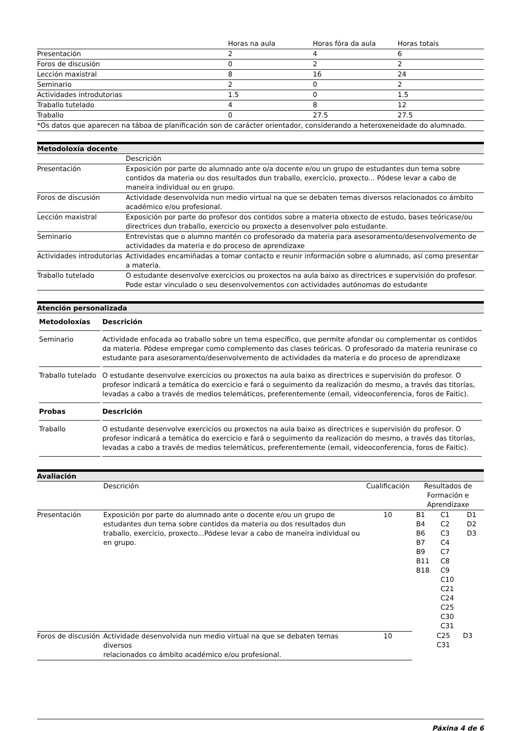| | Horas na aula | Horas fóra da aula | Horas totais |
| --- | --- | --- | --- |
| Presentación | 2 | 4 | 6 |
| Foros de discusión | 0 | 2 | 2 |
| Lección maxistral | 8 | 16 | 24 |
| Seminario | 2 | 0 | 2 |
| Actividades introdutorias | 1.5 | 0 | 1.5 |
| Traballo tutelado | 4 | 8 | 12 |
| Traballo | 0 | 27.5 | 27.5 |
| *Os datos que aparecen na táboa de planificación son de carácter orientador, considerando a heteroxeneidade do alumnado. | | | |
Metodoloxía docente
| | Descrición |
| --- | --- |
| Presentación | Exposición por parte do alumnado ante o/a docente e/ou un grupo de estudantes dun tema sobre contidos da materia ou dos resultados dun traballo, exercicio, proxecto... Pódese levar a cabo de maneira individual ou en grupo. |
| Foros de discusión | Actividade desenvolvida nun medio virtual na que se debaten temas diversos relacionados co ámbito académico e/ou profesional. |
| Lección maxistral | Exposición por parte do profesor dos contidos sobre a materia obxecto de estudo, bases teóricase/ou directrices dun traballo, exercicio ou proxecto a desenvolver polo estudante. |
| Seminario | Entrevistas que o alumno mantén co profesorado da materia para asesoramento/desenvolvemento de actividades da materia e do proceso de aprendizaxe |
| Actividades introdutorias | Actividades encamiñadas a tomar contacto e reunir información sobre o alumnado, así como presentar a materia. |
| Traballo tutelado | O estudante desenvolve exercicios ou proxectos na aula baixo as directrices e supervisión do profesor. Pode estar vinculado o seu desenvolvementos con actividades autónomas do estudante |
Atención personalizada
| Metodoloxías | Descrición |
| --- | --- |
| Seminario | Actividade enfocada ao traballo sobre un tema específico, que permite afondar ou complementar os contidos da materia. Pódese empregar como complemento das clases teóricas. O profesorado da materia reunirase co estudante para asesoramento/desenvolvemento de actividades da materia e do proceso de aprendizaxe |
| Traballo tutelado | O estudante desenvolve exercicios ou proxectos na aula baixo as directrices e supervisión do profesor. O profesor indicará a temática do exercicio e fará o seguimento da realización do mesmo, a través das titorías, levadas a cabo a través de medios telemáticos, preferentemente (email, videoconferencia, foros de Faitic). |
| Probas | Descrición |
| Traballo | O estudante desenvolve exercicios ou proxectos na aula baixo as directrices e supervisión do profesor. O profesor indicará a temática do exercicio e fará o seguimento da realización do mesmo, a través das titorías, levadas a cabo a través de medios telemáticos, preferentemente (email, videoconferencia, foros de Faitic). |
Avaliación
| | Descrición | Cualificación | Resultados de Formación e Aprendizaxe |
| --- | --- | --- | --- |
| Presentación | Exposición por parte do alumnado ante o docente e/ou un grupo de estudantes dun tema sobre contidos da materia ou dos resultados dun traballo, exercicio, proxecto...Pódese levar a cabo de maneira individual ou en grupo. | 10 | / B1 B4 B6 B7 B9 B11 B18 / C1 C2 C3 C4 C7 C8 C9 C10 C21 C24 C25 C30 C31 / D1 D2 D3 / |
| Foros de discusión | Actividade desenvolvida nun medio virtual na que se debaten temas diversos relacionados co ámbito académico e/ou profesional. | 10 | / / C25 C31 / D3 / |
Páxina 4 de 6